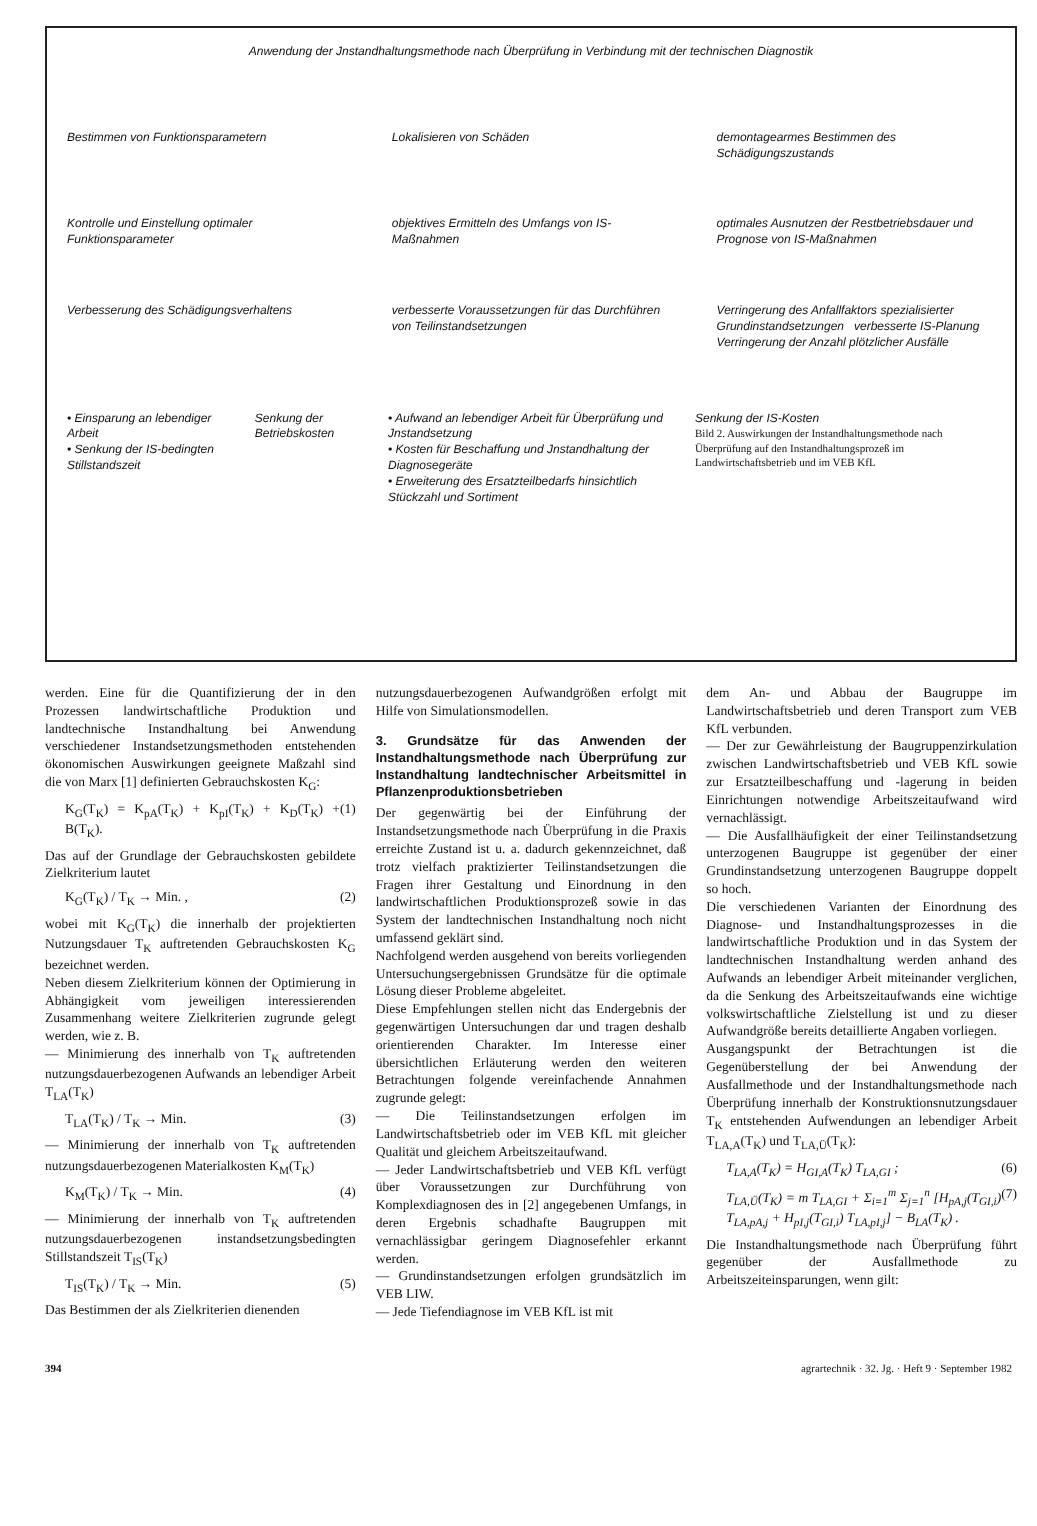Anwendung der Jnstandhaltungsmethode nach Überprüfung in Verbindung mit der technischen Diagnostik
Bestimmen von Funktionsparametern
Lokalisieren von Schäden demontagearmes Bestimmen des Schädigungszustands
Kontrolle und Einstellung optimaler Funktionsparameter
objektives Ermitteln des Umfangs von IS-Maßnahmen
optimales Ausnutzen der Restbetriebsdauer und Prognose von IS-Maßnahmen
Verbesserung des Schädigungsverhaltens
verbesserte Voraussetzungen für das Durchführen von Teilinstandsetzungen
Verringerung des Anfallfaktors spezialisierter Grundinstandsetzungen verbesserte IS-Planung Verringerung der Anzahl plötzlicher Ausfälle
• Einsparung an lebendiger Arbeit
• Senkung der IS-bedingten Stillstandszeit
Senkung der Betriebskosten • Aufwand an lebendiger Arbeit für Überprüfung und Jnstandsetzung
• Kosten für Beschaffung und Jnstandhaltung der Diagnosegeräte
• Erweiterung des Ersatzteilbedarfs hinsichtlich Stückzahl und Sortiment
Senkung der IS-Kosten
Bild 2. Auswirkungen der Instandhaltungsmethode nach Überprüfung auf den Instandhaltungsprozeß im Landwirtschaftsbetrieb und im VEB KfL
werden. Eine für die Quantifizierung der in den Prozessen landwirtschaftliche Produktion und landtechnische Instandhaltung bei Anwendung verschiedener Instandsetzungsmethoden entstehenden ökonomischen Auswirkungen geeignete Maßzahl sind die von Marx [1] definierten Gebrauchskosten K<sub>G</sub>:
K<sub>G</sub>(T<sub>K</sub>) = K<sub>pA</sub>(T<sub>K</sub>) + K<sub>pI</sub>(T<sub>K</sub>) + K<sub>D</sub>(T<sub>K</sub>) + B(T<sub>K</sub>). (1)
Das auf der Grundlage der Gebrauchskosten gebildete Zielkriterium lautet
K<sub>G</sub>(T<sub>K</sub>) / T<sub>K</sub> → Min. , (2)
wobei mit K<sub>G</sub>(T<sub>K</sub>) die innerhalb der projektierten Nutzungsdauer T<sub>K</sub> auftretenden Gebrauchskosten K<sub>G</sub> bezeichnet werden.
Neben diesem Zielkriterium können der Optimierung in Abhängigkeit vom jeweiligen interessierenden Zusammenhang weitere Zielkriterien zugrunde gelegt werden, wie z. B.
— Minimierung des innerhalb von T<sub>K</sub> auftretenden nutzungsdauerbezogenen Aufwands an lebendiger Arbeit T<sub>LA</sub>(T<sub>K</sub>)
T<sub>LA</sub>(T<sub>K</sub>) / T<sub>K</sub> → Min. (3)
— Minimierung der innerhalb von T<sub>K</sub> auftretenden nutzungsdauerbezogenen Materialkosten K<sub>M</sub>(T<sub>K</sub>)
K<sub>M</sub>(T<sub>K</sub>) / T<sub>K</sub> → Min. (4)
— Minimierung der innerhalb von T<sub>K</sub> auftretenden nutzungsdauerbezogenen instandsetzungsbedingten Stillstandszeit T<sub>IS</sub>(T<sub>K</sub>)
T<sub>IS</sub>(T<sub>K</sub>) / T<sub>K</sub> → Min. (5)
Das Bestimmen der als Zielkriterien dienenden
nutzungsdauerbezogenen Aufwandgrößen erfolgt mit Hilfe von Simulationsmodellen.
3. Grundsätze für das Anwenden der Instandhaltungsmethode nach Überprüfung zur Instandhaltung landtechnischer Arbeitsmittel in Pflanzenproduktionsbetrieben
Der gegenwärtig bei der Einführung der Instandsetzungsmethode nach Überprüfung in die Praxis erreichte Zustand ist u. a. dadurch gekennzeichnet, daß trotz vielfach praktizierter Teilinstandsetzungen die Fragen ihrer Gestaltung und Einordnung in den landwirtschaftlichen Produktionsprozeß sowie in das System der landtechnischen Instandhaltung noch nicht umfassend geklärt sind.
Nachfolgend werden ausgehend von bereits vorliegenden Untersuchungsergebnissen Grundsätze für die optimale Lösung dieser Probleme abgeleitet.
Diese Empfehlungen stellen nicht das Endergebnis der gegenwärtigen Untersuchungen dar und tragen deshalb orientierenden Charakter. Im Interesse einer übersichtlichen Erläuterung werden den weiteren Betrachtungen folgende vereinfachende Annahmen zugrunde gelegt:
— Die Teilinstandsetzungen erfolgen im Landwirtschaftsbetrieb oder im VEB KfL mit gleicher Qualität und gleichem Arbeitszeitaufwand.
— Jeder Landwirtschaftsbetrieb und VEB KfL verfügt über Voraussetzungen zur Durchführung von Komplexdiagnosen des in [2] angegebenen Umfangs, in deren Ergebnis schadhafte Baugruppen mit vernachlässigbar geringem Diagnosefehler erkannt werden.
— Grundinstandsetzungen erfolgen grundsätzlich im VEB LIW.
— Jede Tiefendiagnose im VEB KfL ist mit
dem An- und Abbau der Baugruppe im Landwirtschaftsbetrieb und deren Transport zum VEB KfL verbunden.
— Der zur Gewährleistung der Baugruppenzirkulation zwischen Landwirtschaftsbetrieb und VEB KfL sowie zur Ersatzteilbeschaffung und -lagerung in beiden Einrichtungen notwendige Arbeitszeitaufwand wird vernachlässigt.
— Die Ausfallhäufigkeit der einer Teilinstandsetzung unterzogenen Baugruppe ist gegenüber der einer Grundinstandsetzung unterzogenen Baugruppe doppelt so hoch.
Die verschiedenen Varianten der Einordnung des Diagnose- und Instandhaltungsprozesses in die landwirtschaftliche Produktion und in das System der landtechnischen Instandhaltung werden anhand des Aufwands an lebendiger Arbeit miteinander verglichen, da die Senkung des Arbeitszeitaufwands eine wichtige volkswirtschaftliche Zielstellung ist und zu dieser Aufwandgröße bereits detaillierte Angaben vorliegen.
Ausgangspunkt der Betrachtungen ist die Gegenüberstellung der bei Anwendung der Ausfallmethode und der Instandhaltungsmethode nach Überprüfung innerhalb der Konstruktionsnutzungsdauer T<sub>K</sub> entstehenden Aufwendungen an lebendiger Arbeit T<sub>LA,A</sub>(T<sub>K</sub>) und T<sub>LA,Ü</sub>(T<sub>K</sub>):
T<sub>LA,A</sub>(T<sub>K</sub>) = H<sub>GI,A</sub>(T<sub>K</sub>) T<sub>LA,GI</sub> ; (6)
T<sub>LA,Ü</sub>(T<sub>K</sub>) = m T<sub>LA,GI</sub> + Σ<sub>i=1</sub><sup>m</sup> Σ<sub>j=1</sub><sup>n</sup> [H<sub>pA,j</sub>(T<sub>GI,i</sub>) T<sub>LA,pA,j</sub> + H<sub>pI,j</sub>(T<sub>GI,i</sub>) T<sub>LA,pI,j</sub>] − B<sub>LA</sub>(T<sub>K</sub>) . (7)
Die Instandhaltungsmethode nach Überprüfung führt gegenüber der Ausfallmethode zu Arbeitszeiteinsparungen, wenn gilt:
394 agrartechnik · 32. Jg. · Heft 9 · September 1982